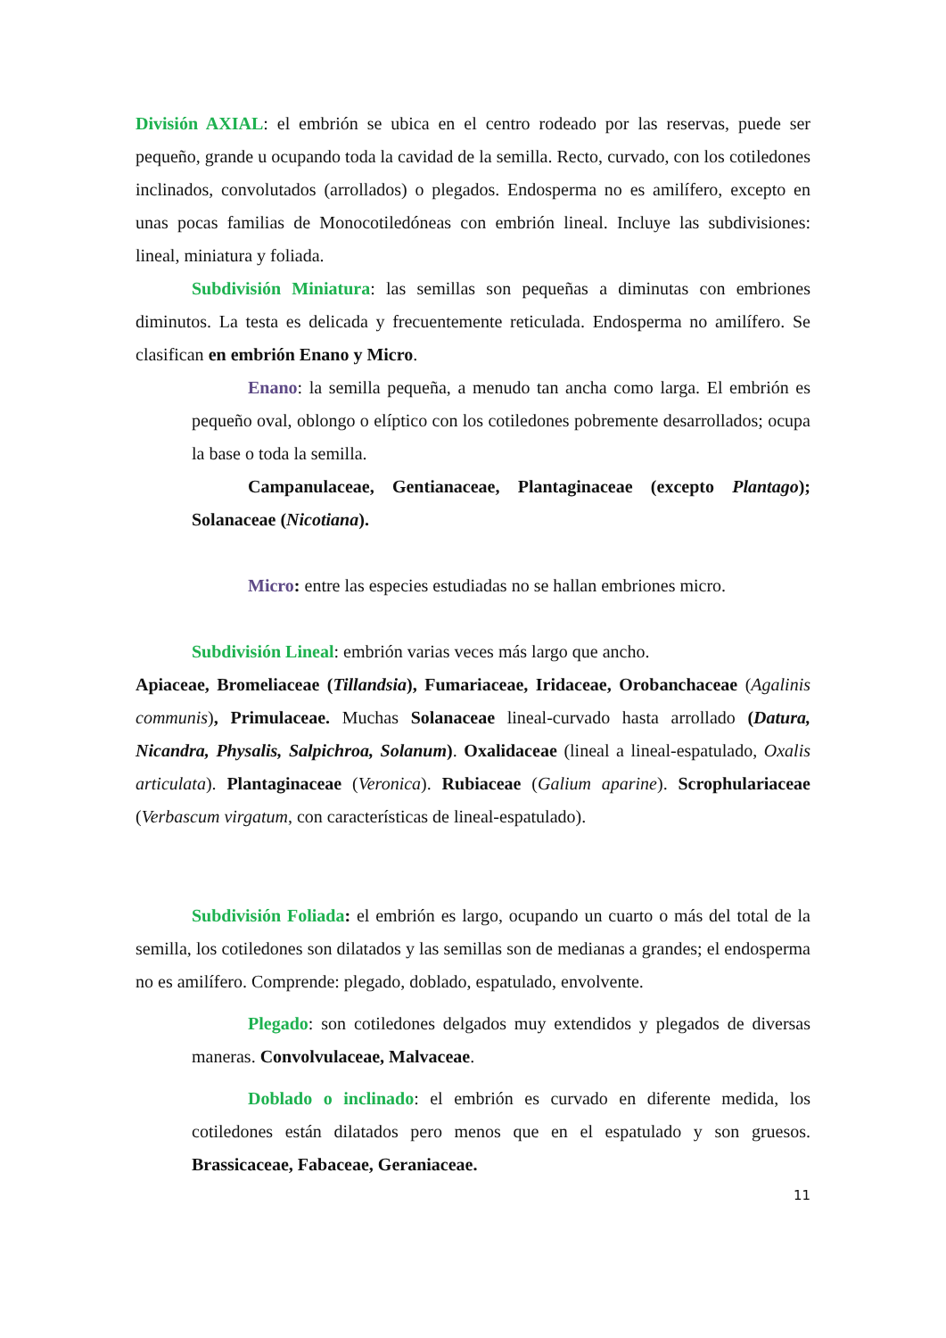División AXIAL: el embrión se ubica en el centro rodeado por las reservas, puede ser pequeño, grande u ocupando toda la cavidad de la semilla. Recto, curvado, con los cotiledones inclinados, convolutados (arrollados) o plegados. Endosperma no es amilífero, excepto en unas pocas familias de Monocotiledóneas con embrión lineal. Incluye las subdivisiones: lineal, miniatura y foliada.
Subdivisión Miniatura: las semillas son pequeñas a diminutas con embriones diminutos. La testa es delicada y frecuentemente reticulada. Endosperma no amilífero. Se clasifican en embrión Enano y Micro.
Enano: la semilla pequeña, a menudo tan ancha como larga. El embrión es pequeño oval, oblongo o elíptico con los cotiledones pobremente desarrollados; ocupa la base o toda la semilla.
Campanulaceae, Gentianaceae, Plantaginaceae (excepto Plantago); Solanaceae (Nicotiana).
Micro: entre las especies estudiadas no se hallan embriones micro.
Subdivisión Lineal: embrión varias veces más largo que ancho.
Apiaceae, Bromeliaceae (Tillandsia), Fumariaceae, Iridaceae, Orobanchaceae (Agalinis communis), Primulaceae. Muchas Solanaceae lineal-curvado hasta arrollado (Datura, Nicandra, Physalis, Salpichroa, Solanum). Oxalidaceae (lineal a lineal-espatulado, Oxalis articulata). Plantaginaceae (Veronica). Rubiaceae (Galium aparine). Scrophulariaceae (Verbascum virgatum, con características de lineal-espatulado).
Subdivisión Foliada: el embrión es largo, ocupando un cuarto o más del total de la semilla, los cotiledones son dilatados y las semillas son de medianas a grandes; el endosperma no es amilífero. Comprende: plegado, doblado, espatulado, envolvente.
Plegado: son cotiledones delgados muy extendidos y plegados de diversas maneras. Convolvulaceae, Malvaceae.
Doblado o inclinado: el embrión es curvado en diferente medida, los cotiledones están dilatados pero menos que en el espatulado y son gruesos. Brassicaceae, Fabaceae, Geraniaceae.
11